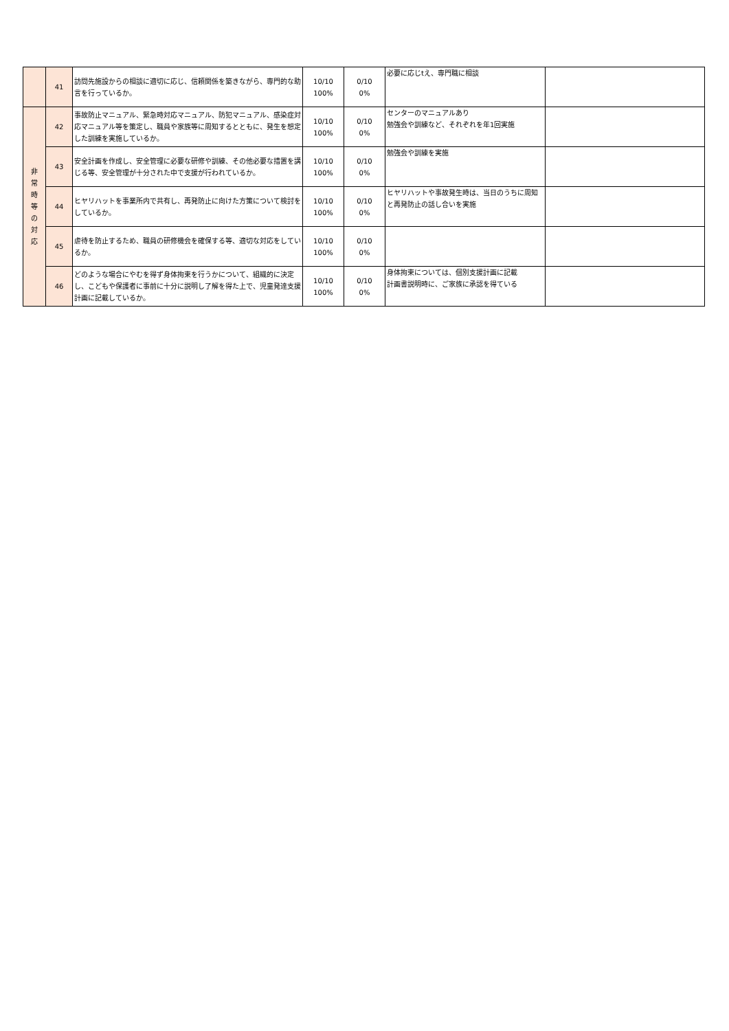| | 41 | 訪問先施設からの相談に適切に応じ、信頼関係を築きながら、専門的な助言を行っているか。 | 10/10 100% | 0/10 0% | 必要に応じtえ、専門職に相談 | |
| 非 常 時 等 の 対 応 | 42 | 事故防止マニュアル、緊急時対応マニュアル、防犯マニュアル、感染症対応マニュアル等を策定し、職員や家族等に周知するとともに、発生を想定した訓練を実施しているか。 | 10/10 100% | 0/10 0% | センターのマニュアルあり 勉強会や訓練など、それぞれを年1回実施 | |
| | 43 | 安全計画を作成し、安全管理に必要な研修や訓練、その他必要な措置を講じる等、安全管理が十分された中で支援が行われているか。 | 10/10 100% | 0/10 0% | 勉強会や訓練を実施 | |
| | 44 | ヒヤリハットを事業所内で共有し、再発防止に向けた方策について検討をしているか。 | 10/10 100% | 0/10 0% | ヒヤリハットや事故発生時は、当日のうちに周知と再発防止の話し合いを実施 | |
| | 45 | 虐待を防止するため、職員の研修機会を確保する等、適切な対応をしているか。 | 10/10 100% | 0/10 0% | | |
| | 46 | どのような場合にやむを得ず身体拘束を行うかについて、組織的に決定し、こどもや保護者に事前に十分に説明し了解を得た上で、児童発達支援計画に記載しているか。 | 10/10 100% | 0/10 0% | 身体拘束については、個別支援計画に記載 計画書説明時に、ご家族に承認を得ている | |